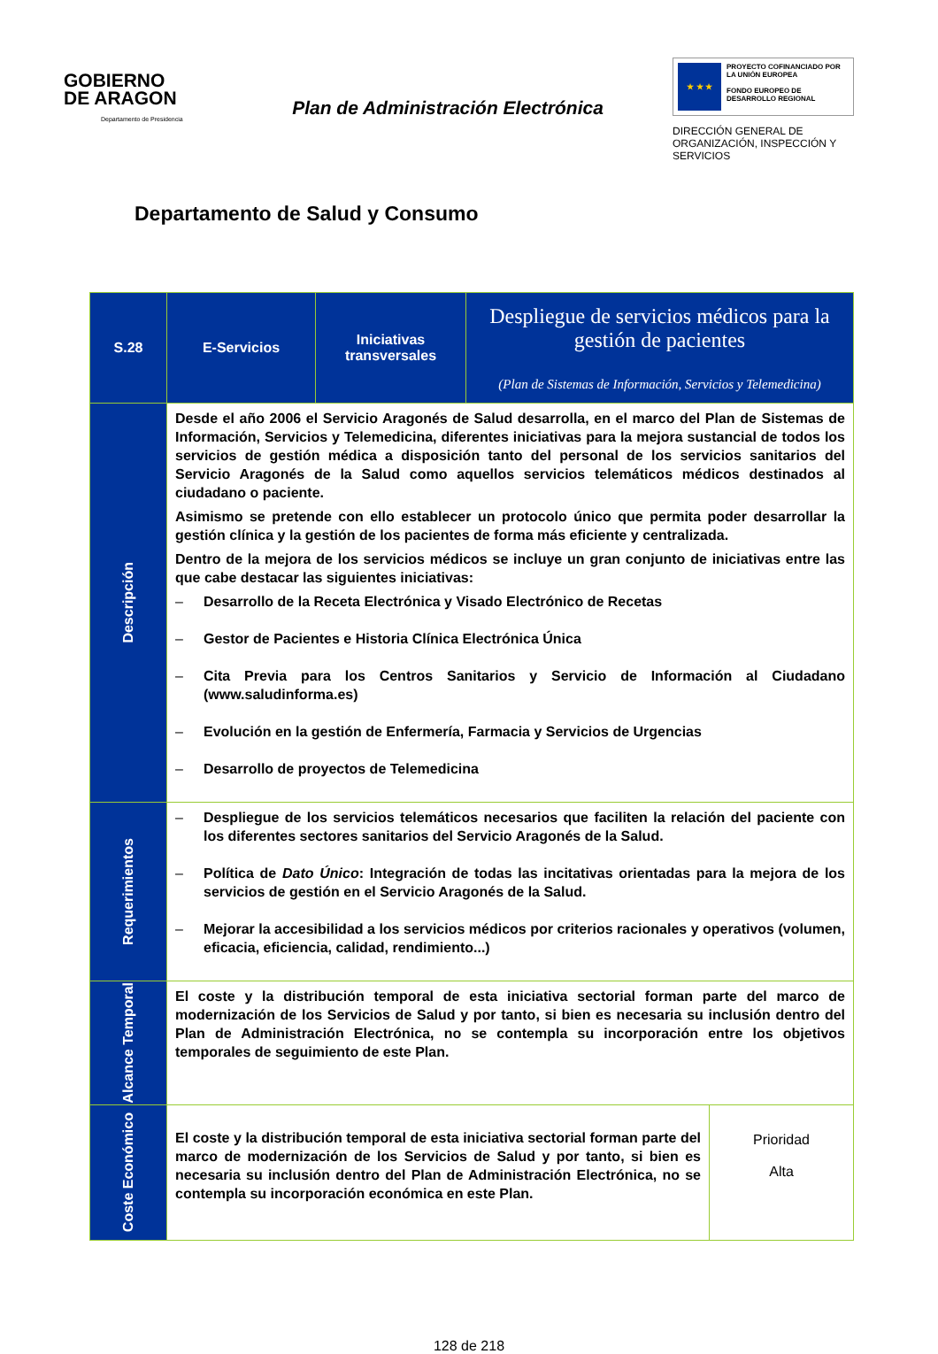GOBIERNO
DE ARAGON
Departamento de Presidencia
Plan de Administración Electrónica
★ ★ ★
PROYECTO COFINANCIADO POR LA UNIÓN EUROPEA
FONDO EUROPEO DE DESARROLLO REGIONAL
DIRECCIÓN GENERAL DE ORGANIZACIÓN, INSPECCIÓN Y SERVICIOS
Departamento de Salud y Consumo
| S.28 | E-Servicios | Iniciativas transversales | Despliegue de servicios médicos para la gestión de pacientes (Plan de Sistemas de Información, Servicios y Telemedicina) | |
| Descripción | Desde el año 2006 el Servicio Aragonés de Salud desarrolla, en el marco del Plan de Sistemas de Información, Servicios y Telemedicina, diferentes iniciativas para la mejora sustancial de todos los servicios de gestión médica a disposición tanto del personal de los servicios sanitarios del Servicio Aragonés de la Salud como aquellos servicios telemáticos médicos destinados al ciudadano o paciente. Asimismo se pretende con ello establecer un protocolo único que permita poder desarrollar la gestión clínica y la gestión de los pacientes de forma más eficiente y centralizada. Dentro de la mejora de los servicios médicos se incluye un gran conjunto de iniciativas entre las que cabe destacar las siguientes iniciativas: – Desarrollo de la Receta Electrónica y Visado Electrónico de Recetas – Gestor de Pacientes e Historia Clínica Electrónica Única – Cita Previa para los Centros Sanitarios y Servicio de Información al Ciudadano (www.saludinforma.es) – Evolución en la gestión de Enfermería, Farmacia y Servicios de Urgencias – Desarrollo de proyectos de Telemedicina | | | |
| Requerimientos | – Despliegue de los servicios telemáticos necesarios que faciliten la relación del paciente con los diferentes sectores sanitarios del Servicio Aragonés de la Salud. – Política de Dato Único : Integración de todas las incitativas orientadas para la mejora de los servicios de gestión en el Servicio Aragonés de la Salud. – Mejorar la accesibilidad a los servicios médicos por criterios racionales y operativos (volumen, eficacia, eficiencia, calidad, rendimiento...) | | | |
| Alcance Temporal | El coste y la distribución temporal de esta iniciativa sectorial forman parte del marco de modernización de los Servicios de Salud y por tanto, si bien es necesaria su inclusión dentro del Plan de Administración Electrónica, no se contempla su incorporación entre los objetivos temporales de seguimiento de este Plan. | | | |
| Coste Económico | El coste y la distribución temporal de esta iniciativa sectorial forman parte del marco de modernización de los Servicios de Salud y por tanto, si bien es necesaria su inclusión dentro del Plan de Administración Electrónica, no se contempla su incorporación económica en este Plan. | | | Prioridad Alta |
128 de 218